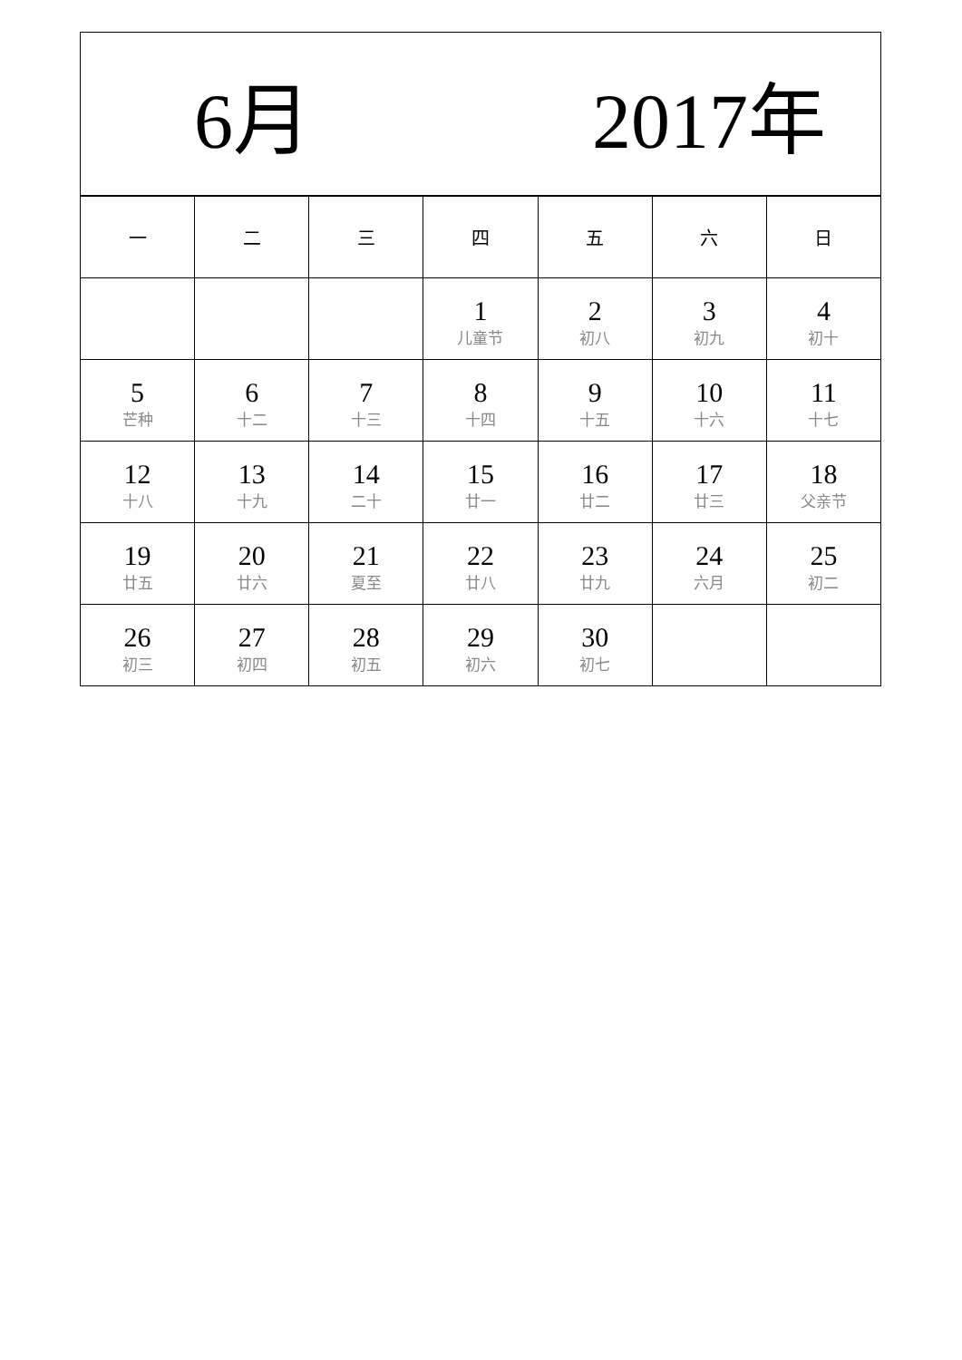6月 2017年
| 一 | 二 | 三 | 四 | 五 | 六 | 日 |
| --- | --- | --- | --- | --- | --- | --- |
| | | | 1 儿童节 | 2 初八 | 3 初九 | 4 初十 |
| 5 芒种 | 6 十二 | 7 十三 | 8 十四 | 9 十五 | 10 十六 | 11 十七 |
| 12 十八 | 13 十九 | 14 二十 | 15 廿一 | 16 廿二 | 17 廿三 | 18 父亲节 |
| 19 廿五 | 20 廿六 | 21 夏至 | 22 廿八 | 23 廿九 | 24 六月 | 25 初二 |
| 26 初三 | 27 初四 | 28 初五 | 29 初六 | 30 初七 | | |